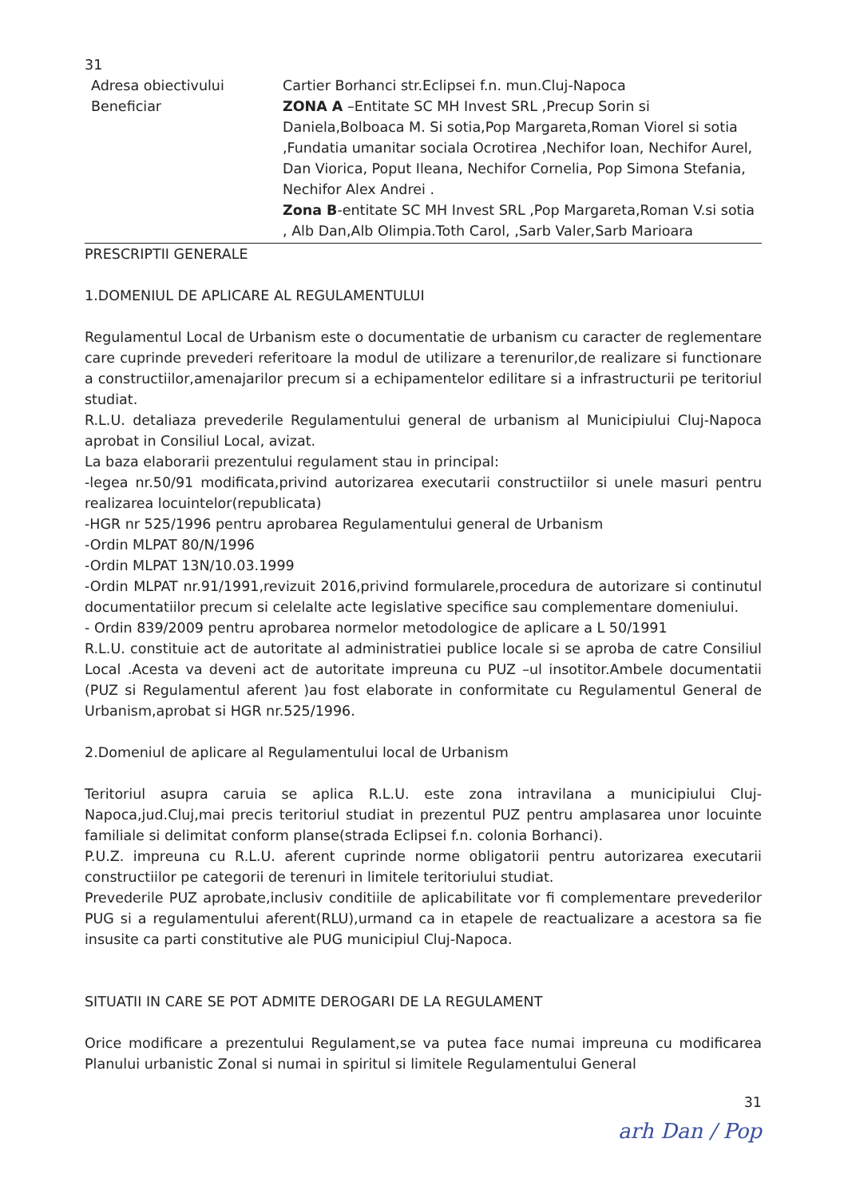31
Adresa obiectivului
Beneficiar
Cartier Borhanci str.Eclipsei f.n. mun.Cluj-Napoca
ZONA A –Entitate SC MH Invest SRL ,Precup Sorin si Daniela,Bolboaca M. Si sotia,Pop Margareta,Roman Viorel si sotia ,Fundatia umanitar sociala Ocrotirea ,Nechifor Ioan, Nechifor Aurel, Dan Viorica, Poput Ileana, Nechifor Cornelia, Pop Simona Stefania, Nechifor Alex Andrei .
Zona B-entitate SC MH Invest SRL ,Pop Margareta,Roman V.si sotia , Alb Dan,Alb Olimpia.Toth Carol, ,Sarb Valer,Sarb Marioara
PRESCRIPTII GENERALE
1.DOMENIUL DE APLICARE AL REGULAMENTULUI
Regulamentul Local de Urbanism este o documentatie de urbanism cu caracter de reglementare care cuprinde prevederi referitoare la modul de utilizare a terenurilor,de realizare si functionare a constructiilor,amenajarilor precum si a echipamentelor edilitare si a infrastructurii pe teritoriul studiat.
R.L.U. detaliaza prevederile Regulamentului general de urbanism al Municipiului Cluj-Napoca aprobat in Consiliul Local, avizat.
La baza elaborarii prezentului regulament stau in principal:
-legea nr.50/91 modificata,privind autorizarea executarii constructiilor si unele masuri pentru realizarea locuintelor(republicata)
-HGR nr 525/1996 pentru aprobarea Regulamentului general de Urbanism
-Ordin MLPAT 80/N/1996
-Ordin MLPAT 13N/10.03.1999
-Ordin MLPAT nr.91/1991,revizuit 2016,privind formularele,procedura de autorizare si continutul documentatiilor precum si celelalte acte legislative specifice sau complementare domeniului.
- Ordin 839/2009 pentru aprobarea normelor metodologice de aplicare a L 50/1991
R.L.U. constituie act de autoritate al administratiei publice locale si se aproba de catre Consiliul Local .Acesta va deveni act de autoritate impreuna cu PUZ –ul insotitor.Ambele documentatii (PUZ si Regulamentul aferent )au fost elaborate in conformitate cu Regulamentul General de Urbanism,aprobat si HGR nr.525/1996.
2.Domeniul de aplicare al Regulamentului local de Urbanism
Teritoriul asupra caruia se aplica R.L.U. este zona intravilana a municipiului Cluj-Napoca,jud.Cluj,mai precis teritoriul studiat in prezentul PUZ pentru amplasarea unor locuinte familiale si delimitat conform planse(strada Eclipsei f.n. colonia Borhanci).
P.U.Z. impreuna cu R.L.U. aferent cuprinde norme obligatorii pentru autorizarea executarii constructiilor pe categorii de terenuri in limitele teritoriului studiat.
Prevederile PUZ aprobate,inclusiv conditiile de aplicabilitate vor fi complementare prevederilor PUG si a regulamentului aferent(RLU),urmand ca in etapele de reactualizare a acestora sa fie insusite ca parti constitutive ale PUG municipiul Cluj-Napoca.
SITUATII IN CARE SE POT ADMITE DEROGARI DE LA REGULAMENT
Orice modificare a prezentului Regulament,se va putea face numai impreuna cu modificarea Planului urbanistic Zonal si numai in spiritul si limitele Regulamentului General
31
arh Dan / Pop